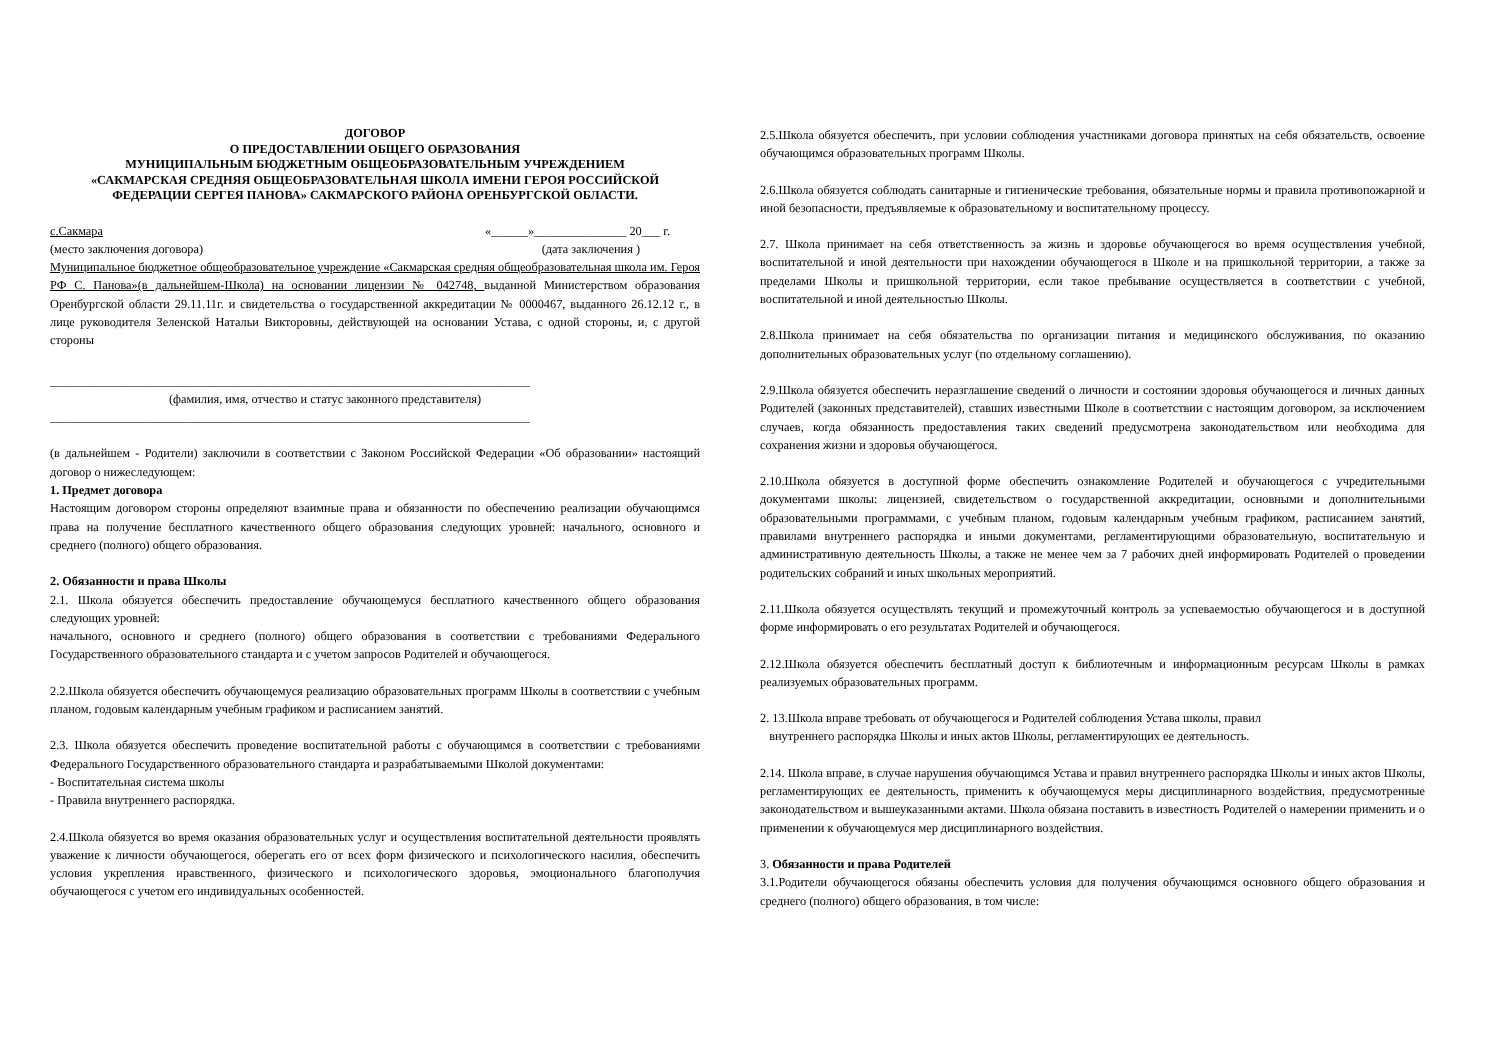ДОГОВОР
О ПРЕДОСТАВЛЕНИИ ОБЩЕГО ОБРАЗОВАНИЯ
МУНИЦИПАЛЬНЫМ БЮДЖЕТНЫМ ОБЩЕОБРАЗОВАТЕЛЬНЫМ УЧРЕЖДЕНИЕМ
«САКМАРСКАЯ СРЕДНЯЯ ОБЩЕОБРАЗОВАТЕЛЬНАЯ ШКОЛА ИМЕНИ ГЕРОЯ РОССИЙСКОЙ ФЕДЕРАЦИИ СЕРГЕЯ ПАНОВА» САКМАРСКОГО РАЙОНА ОРЕНБУРГСКОЙ ОБЛАСТИ.
с.Сакмара «______»_______________ 20___ г.
(место заключения договора) (дата заключения )
Муниципальное бюджетное общеобразовательное учреждение «Сакмарская средняя общеобразовательная школа им. Героя РФ С. Панова»(в дальнейшем-Школа) на основании лицензии № 042748, выданной Министерством образования Оренбургской области 29.11.11г. и свидетельства о государственной аккредитации № 0000467, выданного 26.12.12 г., в лице руководителя Зеленской Натальи Викторовны, действующей на основании Устава, с одной стороны, и, с другой стороны
______________________________________________________________________________
(фамилия, имя, отчество и статус законного представителя)
______________________________________________________________________________
(в дальнейшем - Родители) заключили в соответствии с Законом Российской Федерации «Об образовании» настоящий договор о нижеследующем:
1. Предмет договора
Настоящим договором стороны определяют взаимные права и обязанности по обеспечению реализации обучающимся права на получение бесплатного качественного общего образования следующих уровней: начального, основного и среднего (полного) общего образования.
2. Обязанности и права Школы
2.1. Школа обязуется обеспечить предоставление обучающемуся бесплатного качественного общего образования следующих уровней:
начального, основного и среднего (полного) общего образования в соответствии с требованиями Федерального Государственного образовательного стандарта и с учетом запросов Родителей и обучающегося.
2.2.Школа обязуется обеспечить обучающемуся реализацию образовательных программ Школы в соответствии с учебным планом, годовым календарным учебным графиком и расписанием занятий.
2.3. Школа обязуется обеспечить проведение воспитательной работы с обучающимся в соответствии с требованиями Федерального Государственного образовательного стандарта и разрабатываемыми Школой документами:
- Воспитательная система школы
- Правила внутреннего распорядка.
2.4.Школа обязуется во время оказания образовательных услуг и осуществления воспитательной деятельности проявлять уважение к личности обучающегося, оберегать его от всех форм физического и психологического насилия, обеспечить условия укрепления нравственного, физического и психологического здоровья, эмоционального благополучия обучающегося с учетом его индивидуальных особенностей.
2.5.Школа обязуется обеспечить, при условии соблюдения участниками договора принятых на себя обязательств, освоение обучающимся образовательных программ Школы.
2.6.Школа обязуется соблюдать санитарные и гигиенические требования, обязательные нормы и правила противопожарной и иной безопасности, предъявляемые к образовательному и воспитательному процессу.
2.7. Школа принимает на себя ответственность за жизнь и здоровье обучающегося во время осуществления учебной, воспитательной и иной деятельности при нахождении обучающегося в Школе и на пришкольной территории, а также за пределами Школы и пришкольной территории, если такое пребывание осуществляется в соответствии с учебной, воспитательной и иной деятельностью Школы.
2.8.Школа принимает на себя обязательства по организации питания и медицинского обслуживания, по оказанию дополнительных образовательных услуг (по отдельному соглашению).
2.9.Школа обязуется обеспечить неразглашение сведений о личности и состоянии здоровья обучающегося и личных данных Родителей (законных представителей), ставших известными Школе в соответствии с настоящим договором, за исключением случаев, когда обязанность предоставления таких сведений предусмотрена законодательством или необходима для сохранения жизни и здоровья обучающегося.
2.10.Школа обязуется в доступной форме обеспечить ознакомление Родителей и обучающегося с учредительными документами школы: лицензией, свидетельством о государственной аккредитации, основными и дополнительными образовательными программами, с учебным планом, годовым календарным учебным графиком, расписанием занятий, правилами внутреннего распорядка и иными документами, регламентирующими образовательную, воспитательную и административную деятельность Школы, а также не менее чем за 7 рабочих дней информировать Родителей о проведении родительских собраний и иных школьных мероприятий.
2.11.Школа обязуется осуществлять текущий и промежуточный контроль за успеваемостью обучающегося и в доступной форме информировать о его результатах Родителей и обучающегося.
2.12.Школа обязуется обеспечить бесплатный доступ к библиотечным и информационным ресурсам Школы в рамках реализуемых образовательных программ.
2. 13.Школа вправе требовать от обучающегося и Родителей соблюдения Устава школы, правил
внутреннего распорядка Школы и иных актов Школы, регламентирующих ее деятельность.
2.14. Школа вправе, в случае нарушения обучающимся Устава и правил внутреннего распорядка Школы и иных актов Школы, регламентирующих ее деятельность, применить к обучающемуся меры дисциплинарного воздействия, предусмотренные законодательством и вышеуказанными актами. Школа обязана поставить в известность Родителей о намерении применить и о применении к обучающемуся мер дисциплинарного воздействия.
3. Обязанности и права Родителей
3.1.Родители обучающегося обязаны обеспечить условия для получения обучающимся основного общего образования и среднего (полного) общего образования, в том числе: